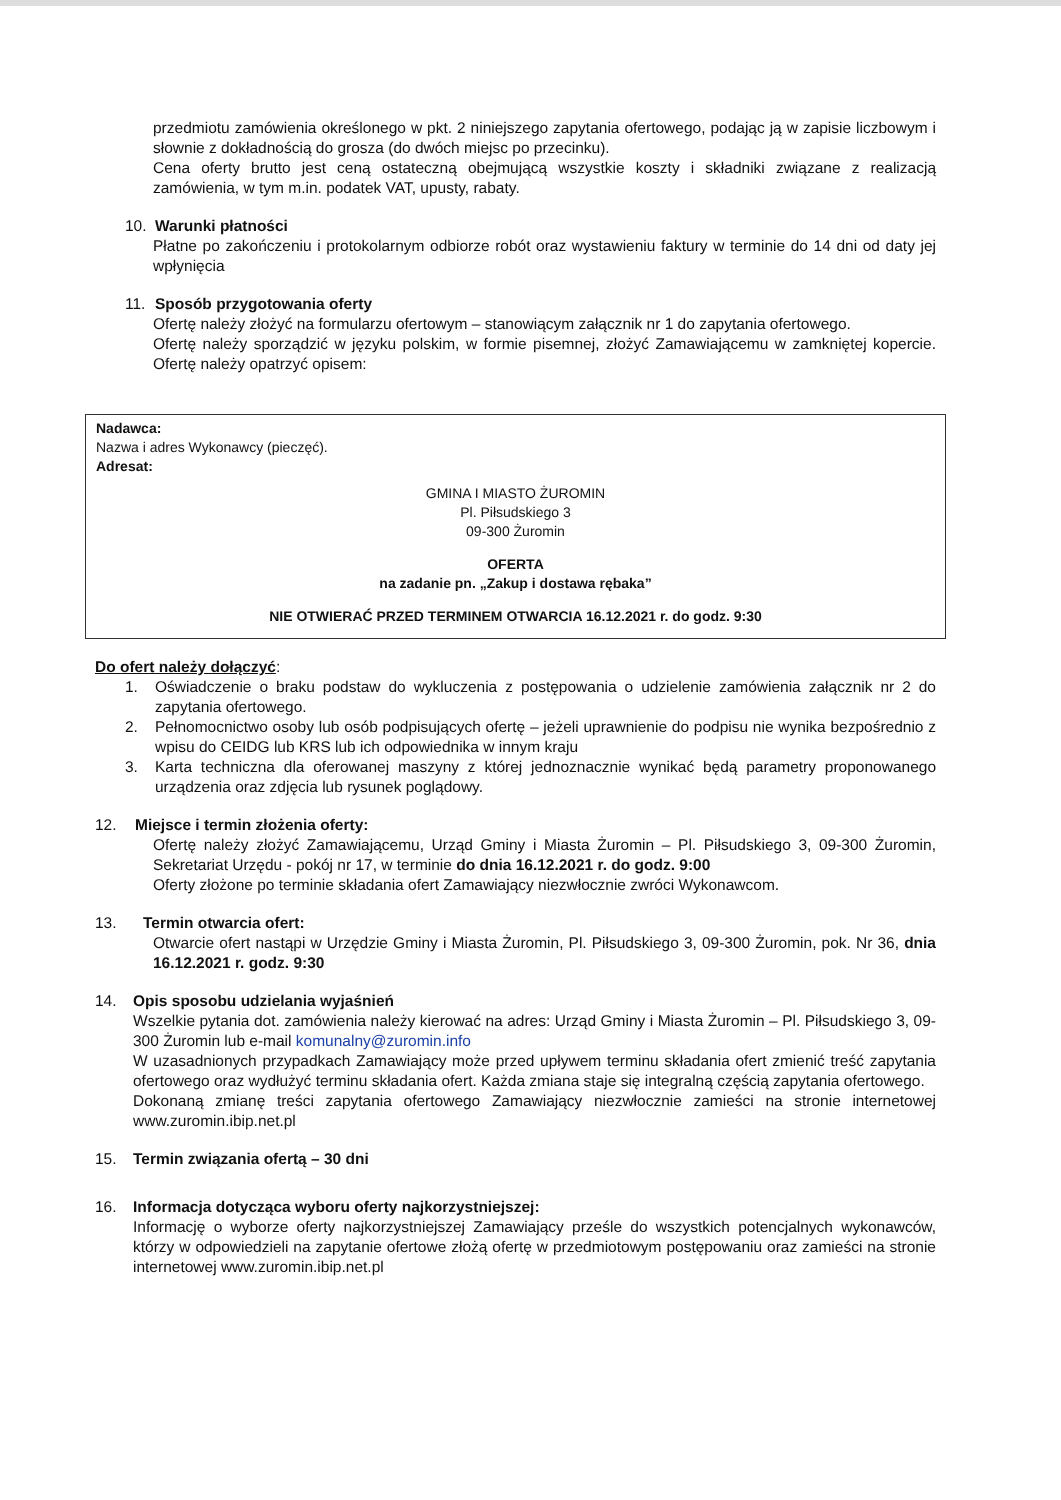przedmiotu zamówienia określonego w pkt. 2 niniejszego zapytania ofertowego, podając ją w zapisie liczbowym i słownie z dokładnością do grosza (do dwóch miejsc po przecinku).
Cena oferty brutto jest ceną ostateczną obejmującą wszystkie koszty i składniki związane z realizacją zamówienia, w tym m.in. podatek VAT, upusty, rabaty.
10. Warunki płatności
Płatne po zakończeniu i protokolarnym odbiorze robót oraz wystawieniu faktury w terminie do 14 dni od daty jej wpłynięcia
11. Sposób przygotowania oferty
Ofertę należy złożyć na formularzu ofertowym – stanowiącym załącznik nr 1 do zapytania ofertowego.
Ofertę należy sporządzić w języku polskim, w formie pisemnej, złożyć Zamawiającemu w zamkniętej kopercie. Ofertę należy opatrzyć opisem:
Nadawca:
Nazwa i adres Wykonawcy (pieczęć).
Adresat:
GMINA I MIASTO ŻUROMIN
Pl. Piłsudskiego 3
09-300 Żuromin
OFERTA
na zadanie pn. „Zakup i dostawa rębaka”
NIE OTWIERAĆ PRZED TERMINEM OTWARCIA 16.12.2021 r. do godz. 9:30
Do ofert należy dołączyć:
1. Oświadczenie o braku podstaw do wykluczenia z postępowania o udzielenie zamówienia załącznik nr 2 do zapytania ofertowego.
2. Pełnomocnictwo osoby lub osób podpisujących ofertę – jeżeli uprawnienie do podpisu nie wynika bezpośrednio z wpisu do CEIDG lub KRS lub ich odpowiednika w innym kraju
3. Karta techniczna dla oferowanej maszyny z której jednoznacznie wynikać będą parametry proponowanego urządzenia oraz zdjęcia lub rysunek poglądowy.
12. Miejsce i termin złożenia oferty:
Ofertę należy złożyć Zamawiającemu, Urząd Gminy i Miasta Żuromin – Pl. Piłsudskiego 3, 09-300 Żuromin, Sekretariat Urzędu - pokój nr 17, w terminie do dnia 16.12.2021 r. do godz. 9:00
Oferty złożone po terminie składania ofert Zamawiający niezwłocznie zwróci Wykonawcom.
13. Termin otwarcia ofert:
Otwarcie ofert nastąpi w Urzędzie Gminy i Miasta Żuromin, Pl. Piłsudskiego 3, 09-300 Żuromin, pok. Nr 36, dnia 16.12.2021 r. godz. 9:30
14. Opis sposobu udzielania wyjaśnień
Wszelkie pytania dot. zamówienia należy kierować na adres: Urząd Gminy i Miasta Żuromin – Pl. Piłsudskiego 3, 09-300 Żuromin lub e-mail komunalny@zuromin.info
W uzasadnionych przypadkach Zamawiający może przed upływem terminu składania ofert zmienić treść zapytania ofertowego oraz wydłużyć terminu składania ofert. Każda zmiana staje się integralną częścią zapytania ofertowego.
Dokonaną zmianę treści zapytania ofertowego Zamawiający niezwłocznie zamieści na stronie internetowej www.zuromin.ibip.net.pl
15. Termin związania ofertą – 30 dni
16. Informacja dotycząca wyboru oferty najkorzystniejszej:
Informację o wyborze oferty najkorzystniejszej Zamawiający prześle do wszystkich potencjalnych wykonawców, którzy w odpowiedzieli na zapytanie ofertowe złożą ofertę w przedmiotowym postępowaniu oraz zamieści na stronie internetowej www.zuromin.ibip.net.pl